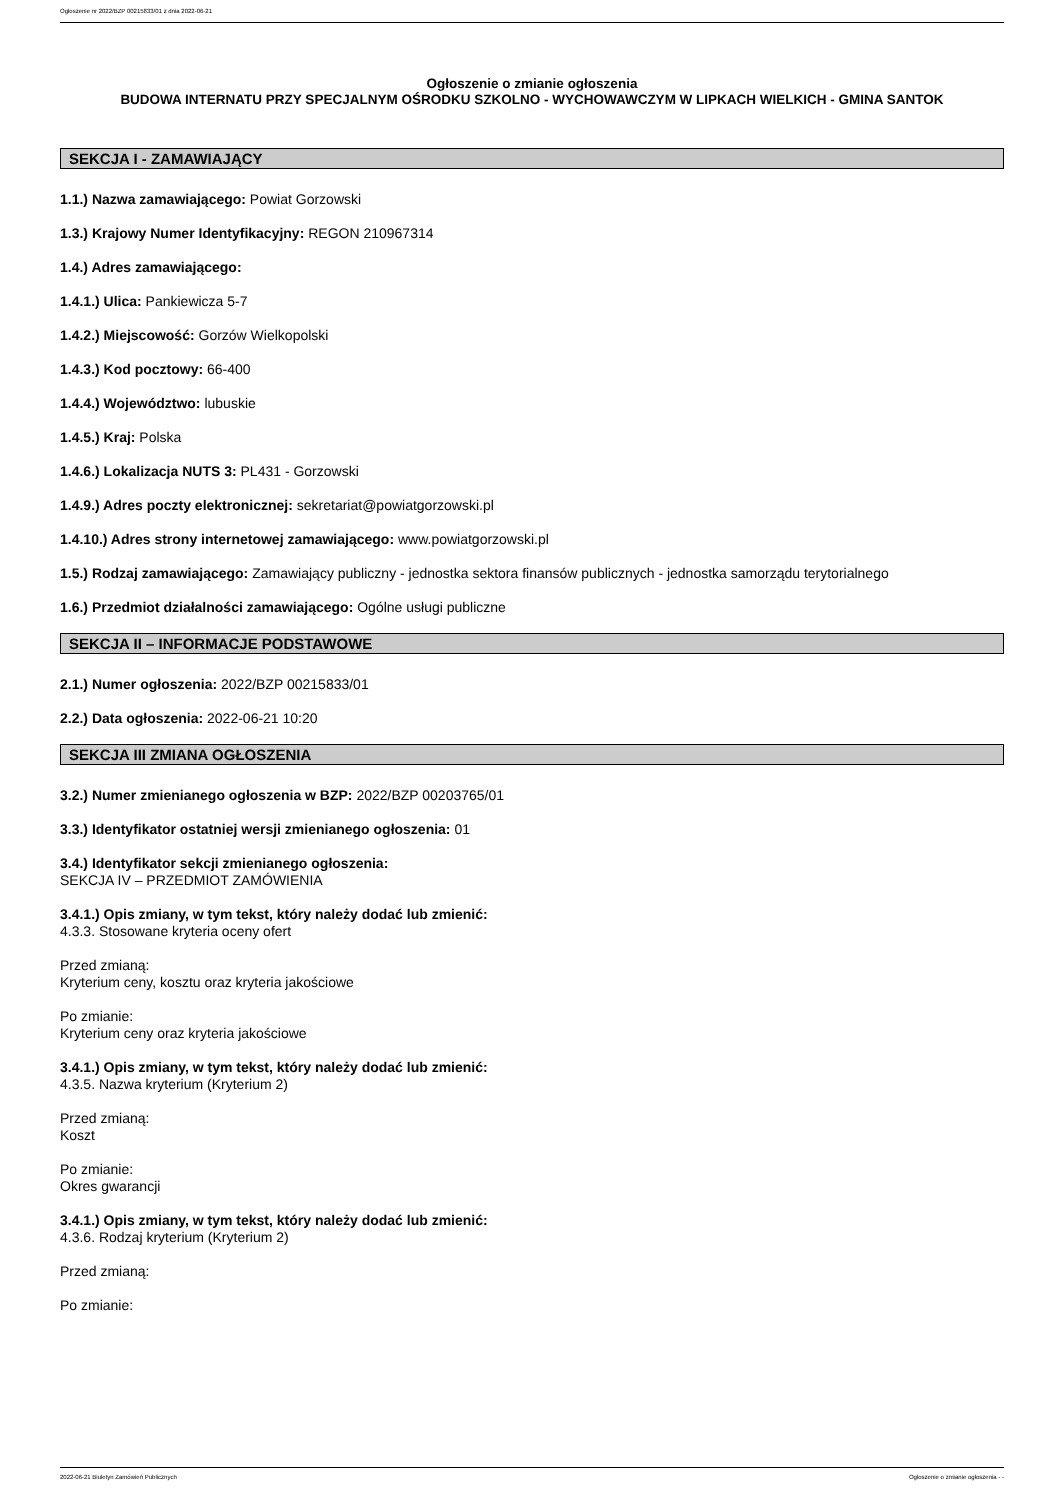Ogłoszenie nr 2022/BZP 00215833/01 z dnia 2022-06-21
Ogłoszenie o zmianie ogłoszenia
BUDOWA INTERNATU PRZY SPECJALNYM OŚRODKU SZKOLNO - WYCHOWAWCZYM W LIPKACH WIELKICH - GMINA SANTOK
SEKCJA I - ZAMAWIAJĄCY
1.1.) Nazwa zamawiającego: Powiat Gorzowski
1.3.) Krajowy Numer Identyfikacyjny: REGON 210967314
1.4.) Adres zamawiającego:
1.4.1.) Ulica: Pankiewicza 5-7
1.4.2.) Miejscowość: Gorzów Wielkopolski
1.4.3.) Kod pocztowy: 66-400
1.4.4.) Województwo: lubuskie
1.4.5.) Kraj: Polska
1.4.6.) Lokalizacja NUTS 3: PL431 - Gorzowski
1.4.9.) Adres poczty elektronicznej: sekretariat@powiatgorzowski.pl
1.4.10.) Adres strony internetowej zamawiającego: www.powiatgorzowski.pl
1.5.) Rodzaj zamawiającego: Zamawiający publiczny - jednostka sektora finansów publicznych - jednostka samorządu terytorialnego
1.6.) Przedmiot działalności zamawiającego: Ogólne usługi publiczne
SEKCJA II – INFORMACJE PODSTAWOWE
2.1.) Numer ogłoszenia: 2022/BZP 00215833/01
2.2.) Data ogłoszenia: 2022-06-21 10:20
SEKCJA III ZMIANA OGŁOSZENIA
3.2.) Numer zmienianego ogłoszenia w BZP: 2022/BZP 00203765/01
3.3.) Identyfikator ostatniej wersji zmienianego ogłoszenia: 01
3.4.) Identyfikator sekcji zmienianego ogłoszenia:
SEKCJA IV – PRZEDMIOT ZAMÓWIENIA
3.4.1.) Opis zmiany, w tym tekst, który należy dodać lub zmienić:
4.3.3. Stosowane kryteria oceny ofert
Przed zmianą:
Kryterium ceny, kosztu oraz kryteria jakościowe
Po zmianie:
Kryterium ceny oraz kryteria jakościowe
3.4.1.) Opis zmiany, w tym tekst, który należy dodać lub zmienić:
4.3.5. Nazwa kryterium (Kryterium 2)
Przed zmianą:
Koszt
Po zmianie:
Okres gwarancji
3.4.1.) Opis zmiany, w tym tekst, który należy dodać lub zmienić:
4.3.6. Rodzaj kryterium (Kryterium 2)
Przed zmianą:
Po zmianie:
2022-06-21 Biuletyn Zamówień Publicznych Ogłoszenie o zmianie ogłoszenia - -